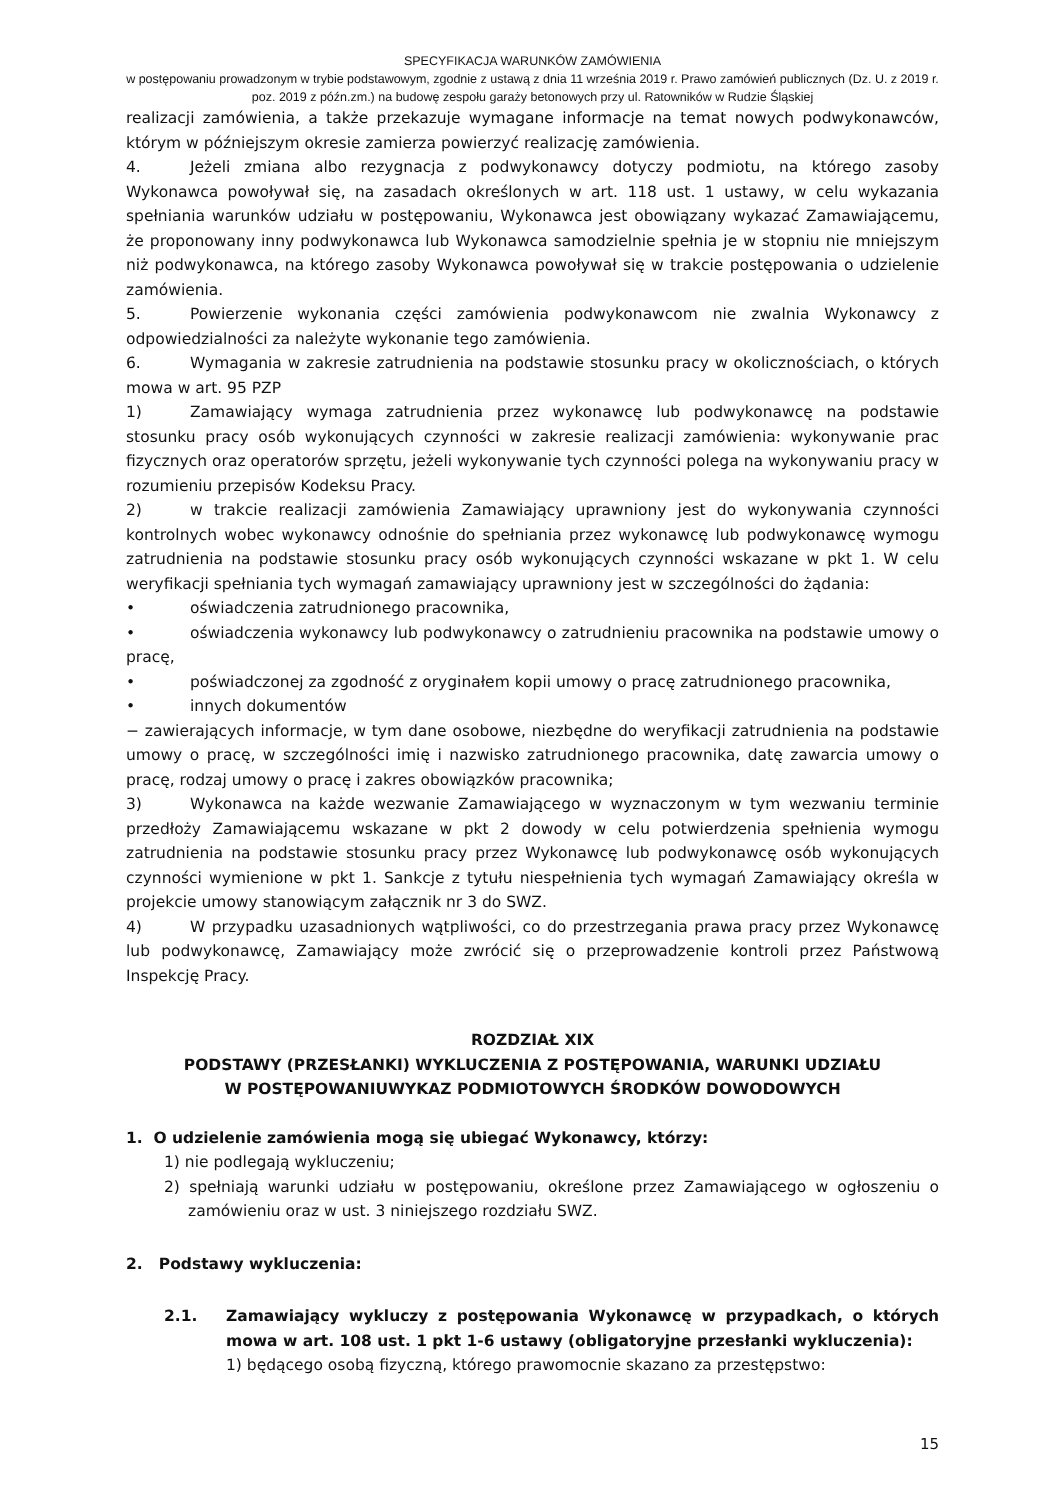SPECYFIKACJA WARUNKÓW ZAMÓWIENIA
w postępowaniu prowadzonym w trybie podstawowym, zgodnie z ustawą z dnia 11 września 2019 r. Prawo zamówień publicznych (Dz. U. z 2019 r. poz. 2019 z późn.zm.) na budowę zespołu garaży betonowych przy ul. Ratowników w Rudzie Śląskiej
realizacji zamówienia, a także przekazuje wymagane informacje na temat nowych podwykonawców, którym w późniejszym okresie zamierza powierzyć realizację zamówienia.
4. Jeżeli zmiana albo rezygnacja z podwykonawcy dotyczy podmiotu, na którego zasoby Wykonawca powoływał się, na zasadach określonych w art. 118 ust. 1 ustawy, w celu wykazania spełniania warunków udziału w postępowaniu, Wykonawca jest obowiązany wykazać Zamawiającemu, że proponowany inny podwykonawca lub Wykonawca samodzielnie spełnia je w stopniu nie mniejszym niż podwykonawca, na którego zasoby Wykonawca powoływał się w trakcie postępowania o udzielenie zamówienia.
5. Powierzenie wykonania części zamówienia podwykonawcom nie zwalnia Wykonawcy z odpowiedzialności za należyte wykonanie tego zamówienia.
6. Wymagania w zakresie zatrudnienia na podstawie stosunku pracy w okolicznościach, o których mowa w art. 95 PZP
1) Zamawiający wymaga zatrudnienia przez wykonawcę lub podwykonawcę na podstawie stosunku pracy osób wykonujących czynności w zakresie realizacji zamówienia: wykonywanie prac fizycznych oraz operatorów sprzętu, jeżeli wykonywanie tych czynności polega na wykonywaniu pracy w rozumieniu przepisów Kodeksu Pracy.
2) w trakcie realizacji zamówienia Zamawiający uprawniony jest do wykonywania czynności kontrolnych wobec wykonawcy odnośnie do spełniania przez wykonawcę lub podwykonawcę wymogu zatrudnienia na podstawie stosunku pracy osób wykonujących czynności wskazane w pkt 1. W celu weryfikacji spełniania tych wymagań zamawiający uprawniony jest w szczególności do żądania:
• oświadczenia zatrudnionego pracownika,
• oświadczenia wykonawcy lub podwykonawcy o zatrudnieniu pracownika na podstawie umowy o pracę,
• poświadczonej za zgodność z oryginałem kopii umowy o pracę zatrudnionego pracownika,
• innych dokumentów
− zawierających informacje, w tym dane osobowe, niezbędne do weryfikacji zatrudnienia na podstawie umowy o pracę, w szczególności imię i nazwisko zatrudnionego pracownika, datę zawarcia umowy o pracę, rodzaj umowy o pracę i zakres obowiązków pracownika;
3) Wykonawca na każde wezwanie Zamawiającego w wyznaczonym w tym wezwaniu terminie przedłoży Zamawiającemu wskazane w pkt 2 dowody w celu potwierdzenia spełnienia wymogu zatrudnienia na podstawie stosunku pracy przez Wykonawcę lub podwykonawcę osób wykonujących czynności wymienione w pkt 1. Sankcje z tytułu niespełnienia tych wymagań Zamawiający określa w projekcie umowy stanowiącym załącznik nr 3 do SWZ.
4) W przypadku uzasadnionych wątpliwości, co do przestrzegania prawa pracy przez Wykonawcę lub podwykonawcę, Zamawiający może zwrócić się o przeprowadzenie kontroli przez Państwową Inspekcję Pracy.
ROZDZIAŁ XIX
PODSTAWY (PRZESŁANKI) WYKLUCZENIA Z POSTĘPOWANIA, WARUNKI UDZIAŁU
W POSTĘPOWANIUWYKAZ PODMIOTOWYCH ŚRODKÓW DOWODOWYCH
1. O udzielenie zamówienia mogą się ubiegać Wykonawcy, którzy:
1) nie podlegają wykluczeniu;
2) spełniają warunki udziału w postępowaniu, określone przez Zamawiającego w ogłoszeniu o zamówieniu oraz w ust. 3 niniejszego rozdziału SWZ.
2. Podstawy wykluczenia:
2.1. Zamawiający wykluczy z postępowania Wykonawcę w przypadkach, o których mowa w art. 108 ust. 1 pkt 1-6 ustawy (obligatoryjne przesłanki wykluczenia):
1) będącego osobą fizyczną, którego prawomocnie skazano za przestępstwo:
15